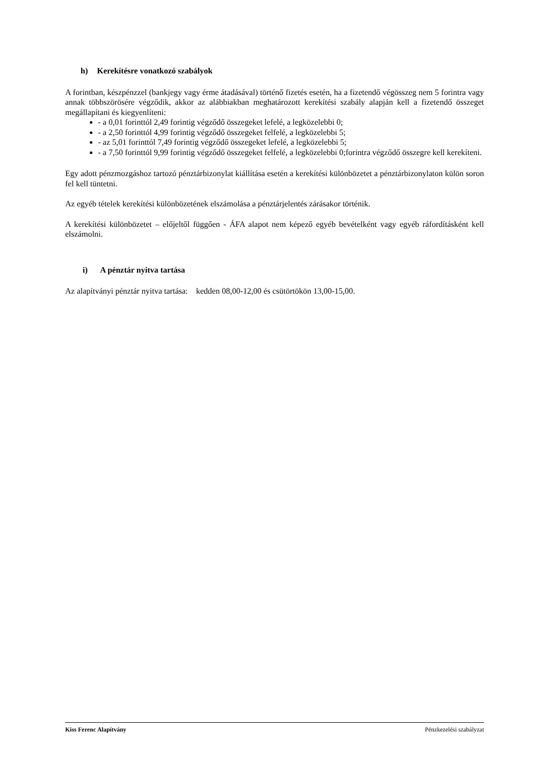h) Kerekítésre vonatkozó szabályok
A forintban, készpénzzel (bankjegy vagy érme átadásával) történő fizetés esetén, ha a fizetendő végösszeg nem 5 forintra vagy annak többszörösére végződik, akkor az alábbiakban meghatározott kerekítési szabály alapján kell a fizetendő összeget megállapítani és kiegyenlíteni:
- a 0,01 forinttól 2,49 forintig végződő összegeket lefelé, a legközelebbi 0;
- a 2,50 forinttól 4,99 forintig végződő összegeket felfelé, a legközelebbi 5;
- az 5,01 forinttól 7,49 forintig végződő összegeket lefelé, a legközelebbi 5;
- a 7,50 forinttól 9,99 forintig végződő összegeket felfelé, a legközelebbi 0;forintra végződő összegre kell kerekíteni.
Egy adott pénzmozgáshoz tartozó pénztárbizonylat kiállítása esetén a kerekítési különbözetet a pénztárbizonylaton külön soron fel kell tüntetni.
Az egyéb tételek kerekítési különbözetének elszámolása a pénztárjelentés zárásakor történik.
A kerekítési különbözetet – előjeltől függően - ÁFA alapot nem képező egyéb bevételként vagy egyéb ráfordításként kell elszámolni.
i) A pénztár nyitva tartása
Az alapítványi pénztár nyitva tartása: kedden 08,00-12,00 és csütörtökön 13,00-15,00.
Kiss Ferenc Alapítvány Pénzkezelési szabályzat